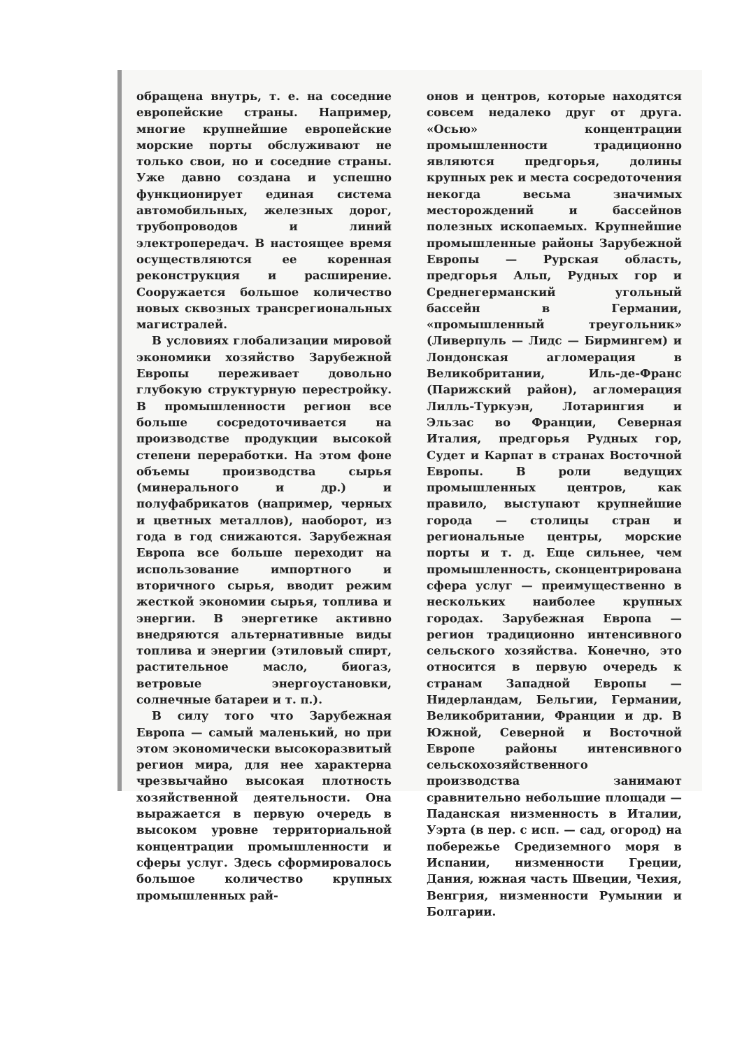обращена внутрь, т. е. на соседние европейские страны. Например, многие крупнейшие европейские морские порты обслуживают не только свои, но и соседние страны. Уже давно создана и успешно функционирует единая система автомобильных, железных дорог, трубопроводов и линий электропередач. В настоящее время осуществляются ее коренная реконструкция и расширение. Сооружается большое количество новых сквозных трансрегиональных магистралей.
В условиях глобализации мировой экономики хозяйство Зарубежной Европы переживает довольно глубокую структурную перестройку. В промышленности регион все больше сосредоточивается на производстве продукции высокой степени переработки. На этом фоне объемы производства сырья (минерального и др.) и полуфабрикатов (например, черных и цветных металлов), наоборот, из года в год снижаются. Зарубежная Европа все больше переходит на использование импортного и вторичного сырья, вводит режим жесткой экономии сырья, топлива и энергии. В энергетике активно внедряются альтернативные виды топлива и энергии (этиловый спирт, растительное масло, биогаз, ветровые энергоустановки, солнечные батареи и т. п.).
В силу того что Зарубежная Европа — самый маленький, но при этом экономически высокоразвитый регион мира, для нее характерна чрезвычайно высокая плотность хозяйственной деятельности. Она выражается в первую очередь в высоком уровне территориальной концентрации промышленности и сферы услуг. Здесь сформировалось большое количество крупных промышленных рай-
онов и центров, которые находятся совсем недалеко друг от друга. «Осью» концентрации промышленности традиционно являются предгорья, долины крупных рек и места сосредоточения некогда весьма значимых месторождений и бассейнов полезных ископаемых. Крупнейшие промышленные районы Зарубежной Европы — Рурская область, предгорья Альп, Рудных гор и Среднегерманский угольный бассейн в Германии, «промышленный треугольник» (Ливерпуль — Лидс — Бирмингем) и Лондонская агломерация в Великобритании, Иль-де-Франс (Парижский район), агломерация Лилль-Туркуэн, Лотарингия и Эльзас во Франции, Северная Италия, предгорья Рудных гор, Судет и Карпат в странах Восточной Европы. В роли ведущих промышленных центров, как правило, выступают крупнейшие города — столицы стран и региональные центры, морские порты и т. д. Еще сильнее, чем промышленность, сконцентрирована сфера услуг — преимущественно в нескольких наиболее крупных городах. Зарубежная Европа — регион традиционно интенсивного сельского хозяйства. Конечно, это относится в первую очередь к странам Западной Европы — Нидерландам, Бельгии, Германии, Великобритании, Франции и др. В Южной, Северной и Восточной Европе районы интенсивного сельскохозяйственного производства занимают сравнительно небольшие площади — Паданская низменность в Италии, Уэрта (в пер. с исп. — сад, огород) на побережье Средиземного моря в Испании, низменности Греции, Дания, южная часть Швеции, Чехия, Венгрия, низменности Румынии и Болгарии.